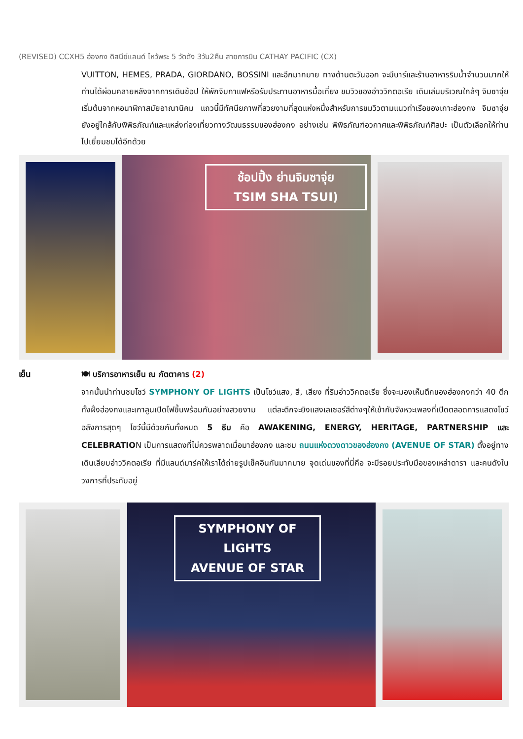(REVISED) CCXH5 ฮ่องกง ดิสนีย์แลนด์ ไหว้พระ 5 วัดดัง 3วัน2คืน สายการบิน CATHAY PACIFIC (CX)
VUITTON, HEMES, PRADA, GIORDANO, BOSSINI และอีกมากมาย ทางด้านตะวันออก จะมีบาร์และร้านอาหารริมน้ำจำนวนมากให้ท่านได้ผ่อนคลายหลังจากการเดินช้อป ให้พักจิบกาแฟหรือรับประทานอาหารมื้อเที่ยง ชมวิวของอ่าววิกตอเรีย เดินเล่นบริเวณใกล้ๆ จิมซาจุ่ยเริ่มต้นจากหอนาฬิกาสมัยอาณานิคม แถวนี้มีทัศนียภาพที่สวยงามที่สุดแห่งหนึ่งสำหรับการชมวิวตามแนวท่าเรือของเกาะฮ่องกง จิมซาจุ่ยยังอยู่ใกล้กับพิพิธภัณฑ์และแหล่งท่องเที่ยวทางวัฒนธรรมของฮ่องกง อย่างเช่น พิพิธภัณฑ์อวกาศและพิพิธภัณฑ์ศิลปะ เป็นตัวเลือกให้ท่านไปเยี่ยมชมได้อีกด้วย
ช้อปปิ้ง ย่านจิมซาจุ่ย
TSIM SHA TSUI)
เย็น
🍽 บริการอาหารเย็น ณ ภัตตาคาร (2)
จากนั้นนำท่านชมโชว์ SYMPHONY OF LIGHTS เป็นโชว์แสง, สี, เสียง ที่ริมอ่าววิคตอเรีย ซึ่งจะมองเห็นตึกของฮ่องกงกว่า 40 ตึกทั้งฝั่งฮ่องกงและเกาลูนเปิดไฟขึ้นพร้อมกันอย่างสวยงาม แต่ละตึกจะยิงแสงเลเซอร์สีต่างๆให้เข้ากับจังหวะเพลงที่เปิดตลอดการแสดงโชว์ อลังการสุดๆ โชว์นี้มีด้วยกันทั้งหมด 5 ธีม คือ AWAKENING, ENERGY, HERITAGE, PARTNERSHIP และ CELEBRATION เป็นการแสดงที่ไม่ควรพลาดเมื่อมาฮ่องกง และชม ถนนแห่งดวงดาวของฮ่องกง (AVENUE OF STAR) ตั้งอยู่ทางเดินเลียบอ่าววิคตอเรีย ที่มีแลนด์มาร์คให้เราได้ถ่ายรูปเช็คอินกันมากมาย จุดเด่นของที่นี่คือ จะมีรอยประทับมือของเหล่าดารา และคนดังในวงการที่ประทับอยู่
SYMPHONY OF LIGHTS
AVENUE OF STAR